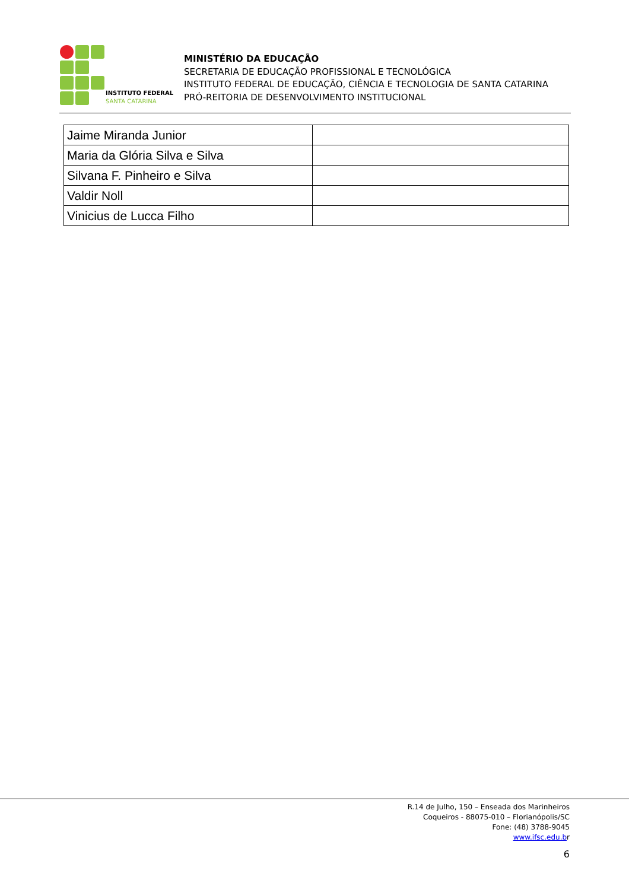INSTITUTO FEDERAL
SANTA CATARINA
MINISTÉRIO DA EDUCAÇÃO
SECRETARIA DE EDUCAÇÃO PROFISSIONAL E TECNOLÓGICA
INSTITUTO FEDERAL DE EDUCAÇÃO, CIÊNCIA E TECNOLOGIA DE SANTA CATARINA
PRÓ-REITORIA DE DESENVOLVIMENTO INSTITUCIONAL
| Jaime Miranda Junior | |
| Maria da Glória Silva e Silva | |
| Silvana F. Pinheiro e Silva | |
| Valdir Noll | |
| Vinicius de Lucca Filho | |
R.14 de Julho, 150 – Enseada dos Marinheiros
Coqueiros - 88075-010 – Florianópolis/SC
Fone: (48) 3788-9045
www.ifsc.edu.br
6